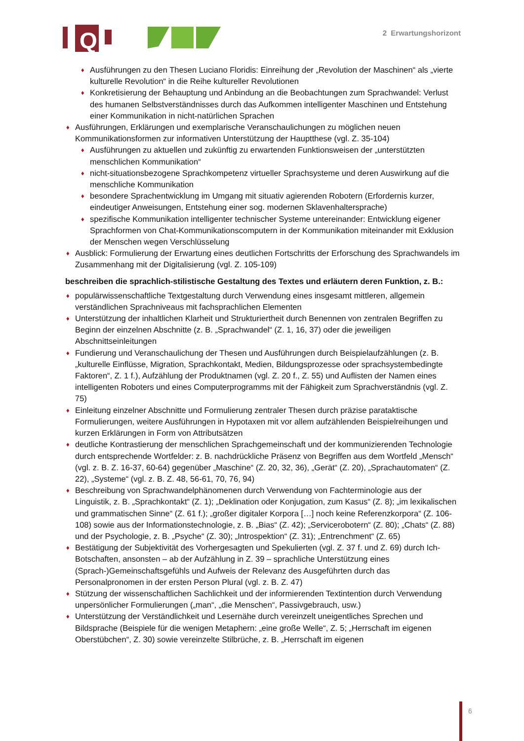Q
2 Erwartungshorizont
♦ Ausführungen zu den Thesen Luciano Floridis: Einreihung der „Revolution der Maschinen“ als „vierte kulturelle Revolution“ in die Reihe kultureller Revolutionen
♦ Konkretisierung der Behauptung und Anbindung an die Beobachtungen zum Sprachwandel: Verlust des humanen Selbstverständnisses durch das Aufkommen intelligenter Maschinen und Entstehung einer Kommunikation in nicht-natürlichen Sprachen
♦ Ausführungen, Erklärungen und exemplarische Veranschaulichungen zu möglichen neuen Kommunikationsformen zur informativen Unterstützung der Hauptthese (vgl. Z. 35-104)
♦ Ausführungen zu aktuellen und zukünftig zu erwartenden Funktionsweisen der „unterstützten menschlichen Kommunikation“
♦ nicht-situationsbezogene Sprachkompetenz virtueller Sprachsysteme und deren Auswirkung auf die menschliche Kommunikation
♦ besondere Sprachentwicklung im Umgang mit situativ agierenden Robotern (Erfordernis kurzer, eindeutiger Anweisungen, Entstehung einer sog. modernen Sklavenhaltersprache)
♦ spezifische Kommunikation intelligenter technischer Systeme untereinander: Entwicklung eigener Sprachformen von Chat-Kommunikationscomputern in der Kommunikation miteinander mit Exklusion der Menschen wegen Verschlüsselung
♦ Ausblick: Formulierung der Erwartung eines deutlichen Fortschritts der Erforschung des Sprachwandels im Zusammenhang mit der Digitalisierung (vgl. Z. 105-109)
beschreiben die sprachlich-stilistische Gestaltung des Textes und erläutern deren Funktion, z. B.:
♦ populärwissenschaftliche Textgestaltung durch Verwendung eines insgesamt mittleren, allgemein verständlichen Sprachniveaus mit fachsprachlichen Elementen
♦ Unterstützung der inhaltlichen Klarheit und Strukturiertheit durch Benennen von zentralen Begriffen zu Beginn der einzelnen Abschnitte (z. B. „Sprachwandel“ (Z. 1, 16, 37) oder die jeweiligen Abschnittseinleitungen
♦ Fundierung und Veranschaulichung der Thesen und Ausführungen durch Beispielaufzählungen (z. B. „kulturelle Einflüsse, Migration, Sprachkontakt, Medien, Bildungsprozesse oder sprachsystembedingte Faktoren“, Z. 1 f.), Aufzählung der Produktnamen (vgl. Z. 20 f., Z. 55) und Auflisten der Namen eines intelligenten Roboters und eines Computerprogramms mit der Fähigkeit zum Sprachverständnis (vgl. Z. 75)
♦ Einleitung einzelner Abschnitte und Formulierung zentraler Thesen durch präzise parataktische Formulierungen, weitere Ausführungen in Hypotaxen mit vor allem aufzählenden Beispielreihungen und kurzen Erklärungen in Form von Attributsätzen
♦ deutliche Kontrastierung der menschlichen Sprachgemeinschaft und der kommunizierenden Technologie durch entsprechende Wortfelder: z. B. nachdrückliche Präsenz von Begriffen aus dem Wortfeld „Mensch“ (vgl. z. B. Z. 16-37, 60-64) gegenüber „Maschine“ (Z. 20, 32, 36), „Gerät“ (Z. 20), „Sprachautomaten“ (Z. 22), „Systeme“ (vgl. z. B. Z. 48, 56-61, 70, 76, 94)
♦ Beschreibung von Sprachwandelphänomenen durch Verwendung von Fachterminologie aus der Linguistik, z. B. „Sprachkontakt“ (Z. 1); „Deklination oder Konjugation, zum Kasus“ (Z. 8); „im lexikalischen und grammatischen Sinne“ (Z. 61 f.); „großer digitaler Korpora […] noch keine Referenzkorpora“ (Z. 106-108) sowie aus der Informationstechnologie, z. B. „Bias“ (Z. 42); „Servicerobotern“ (Z. 80); „Chats“ (Z. 88) und der Psychologie, z. B. „Psyche“ (Z. 30); „Introspektion“ (Z. 31); „Entrenchment“ (Z. 65)
♦ Bestätigung der Subjektivität des Vorhergesagten und Spekulierten (vgl. Z. 37 f. und Z. 69) durch Ich-Botschaften, ansonsten – ab der Aufzählung in Z. 39 – sprachliche Unterstützung eines (Sprach-)Gemeinschaftsgefühls und Aufweis der Relevanz des Ausgeführten durch das Personalpronomen in der ersten Person Plural (vgl. z. B. Z. 47)
♦ Stützung der wissenschaftlichen Sachlichkeit und der informierenden Textintention durch Verwendung unpersönlicher Formulierungen („man“, „die Menschen“, Passivgebrauch, usw.)
♦ Unterstützung der Verständlichkeit und Lesernähe durch vereinzelt uneigentliches Sprechen und Bildsprache (Beispiele für die wenigen Metaphern: „eine große Welle“, Z. 5; „Herrschaft im eigenen Oberstübchen“, Z. 30) sowie vereinzelte Stilbrüche, z. B. „Herrschaft im eigenen
6